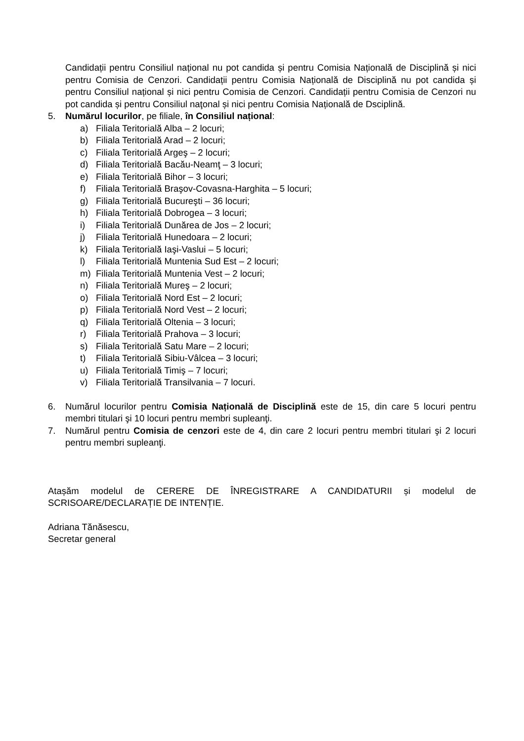Candidații pentru Consiliul național nu pot candida și pentru Comisia Națională de Disciplină și nici pentru Comisia de Cenzori. Candidații pentru Comisia Națională de Disciplină nu pot candida și pentru Consiliul național și nici pentru Comisia de Cenzori. Candidații pentru Comisia de Cenzori nu pot candida și pentru Consiliul naţonal și nici pentru Comisia Națională de Dsciplină.
5. Numărul locurilor, pe filiale, în Consiliul național:
a) Filiala Teritorială Alba – 2 locuri;
b) Filiala Teritorială Arad – 2 locuri;
c) Filiala Teritorială Argeş – 2 locuri;
d) Filiala Teritorială Bacău-Neamţ – 3 locuri;
e) Filiala Teritorială Bihor – 3 locuri;
f) Filiala Teritorială Braşov-Covasna-Harghita – 5 locuri;
g) Filiala Teritorială Bucureşti – 36 locuri;
h) Filiala Teritorială Dobrogea – 3 locuri;
i) Filiala Teritorială Dunărea de Jos – 2 locuri;
j) Filiala Teritorială Hunedoara – 2 locuri;
k) Filiala Teritorială Iaşi-Vaslui – 5 locuri;
l) Filiala Teritorială Muntenia Sud Est – 2 locuri;
m) Filiala Teritorială Muntenia Vest – 2 locuri;
n) Filiala Teritorială Mureş – 2 locuri;
o) Filiala Teritorială Nord Est – 2 locuri;
p) Filiala Teritorială Nord Vest – 2 locuri;
q) Filiala Teritorială Oltenia – 3 locuri;
r) Filiala Teritorială Prahova – 3 locuri;
s) Filiala Teritorială Satu Mare – 2 locuri;
t) Filiala Teritorială Sibiu-Vâlcea – 3 locuri;
u) Filiala Teritorială Timiş – 7 locuri;
v) Filiala Teritorială Transilvania – 7 locuri.
6. Numărul locurilor pentru Comisia Națională de Disciplină este de 15, din care 5 locuri pentru membri titulari şi 10 locuri pentru membri supleanţi.
7. Numărul pentru Comisia de cenzori este de 4, din care 2 locuri pentru membri titulari şi 2 locuri pentru membri supleanţi.
Atașăm modelul de CERERE DE ÎNREGISTRARE A CANDIDATURII și modelul de SCRISOARE/DECLARAȚIE DE INTENȚIE.
Adriana Tănăsescu,
Secretar general